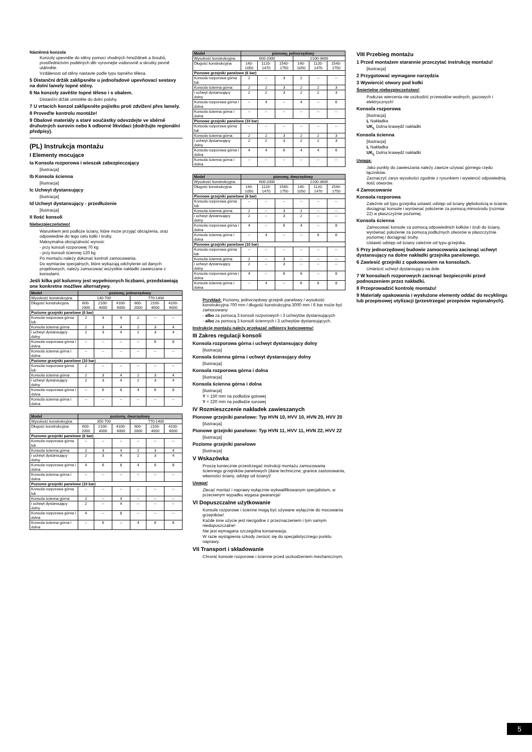Nástěnná konzola
Konzoly upevněte do stěny pomocí vhodných hmoždinek a šroubů, prostřednictvím podélných děr vyrovnejte vodorovně a skrutky pevně utáhněte.
Vzdálenost od stěny nastavte podle typu topného tělesa.
5 Distanční držák zaklipsněte u jednořadové upevňovací sestavy na dolní lamely topné stěny.
6 Na konzoly zavěšte topné těleso i s obalem.
Distanční držák umístěte do dolní polohy.
7 U vrtacích konzol zaklipsněte pojistku proti zdvižení přes lamely.
8 Proveďte kontrolu montáže!
9 Obalové materiály a staré součástky odevzdejte ve sběrně druhotných surovin nebo k odborné likvidaci (dodržujte regionální předpisy).
(PL) Instrukcja montażu
I Elementy mocujące
Ia Konsola rozporowa i wieszak zabezpieczający
[ilustracja]
Ib Konsola ścienna
[ilustracja]
Ic Uchwyt dystansujący
[ilustracja]
Id Uchwyt dystansujący - przedłużenie
[ilustracja]
II Ilość konsoli
Niebezpieczeństwo!
Warunkiem jest podłoże ściany, które może przyjąć obciążenia, oraz odpowiednie do tego celu kołki i śruby.
Maksymalna obciążalność wynosi:
- przy konsoli rozporowej 70 kg
- przy konsoli ściennej 120 kg
Po montażu należy dokonać kontroli zamocowania.
Do wymiarów specjalnych, które wykazują odchylenie od danych projektowych, należy zamocować wszystkie nakładki zawieszane z konsolami.
Jeśli kilka pól kolumny jest wypełnionych liczbami, przedstawiają one konkretne możliwe alternatywy.
| Model | poziomy, jednorzędowy | | | | | |
| --- | --- | --- | --- | --- | --- | --- |
| Wysokość konstrukcyjna | 140-700 | | | 770-1400 | | |
| Długość konstrukcyjna | 600-2000 | 2100-4000 | 4100-6000 | 600-2000 | 2100-4000 | 4100-6000 |
| Poziome grzejniki panelowe (6 bar) | | | | | | |
| Konsola rozporowa górna lub | 2 | 3 | 4 | 2 | -- | -- |
| Konsola ścienna górna | 2 | 3 | 4 | 2 | 3 | 4 |
| i uchwyt dystansujący dolny | 2 | 3 | 4 | 2 | 3 | 4 |
| Konsola rozporowa górna i dolna | -- | -- | -- | -- | 6 | 8 |
| Konsola ścienna górna i dolna | -- | -- | -- | -- | -- | -- |
| Poziome grzejniki panelowe (10 bar) | | | | | | |
| Konsola rozporowa górna lub | 2 | -- | -- | -- | -- | -- |
| Konsola ścienna górna | 2 | 3 | 4 | 2 | 3 | 4 |
| i uchwyt dystansujący dolny | 2 | 3 | 4 | 2 | 3 | 4 |
| Konsola rozporowa górna i dolna | -- | 6 | 8 | 4 | 6 | 8 |
| Konsola ścienna górna i dolna | -- | -- | -- | -- | -- | -- |
| Model | poziomy, dwurzędowy | | | | | |
| --- | --- | --- | --- | --- | --- | --- |
| Wysokość konstrukcyjna | 350-700 | | | 770-1400 | | |
| Długość konstrukcyjna | 600-2000 | 2100-4000 | 4100-6000 | 600-2000 | 2100-4000 | 4100-6000 |
| Poziome grzejniki panelowe (6 bar) | | | | | | |
| Konsola rozporowa górna lub | -- | -- | -- | -- | -- | -- |
| Konsola ścienna górna | 2 | 3 | 4 | 2 | 3 | 4 |
| i uchwyt dystansujący dolny | 2 | 3 | 4 | 2 | 3 | 4 |
| Konsola rozporowa górna i dolna | 4 | 6 | 8 | 4 | 6 | 8 |
| Konsola ścienna górna i dolna | -- | -- | -- | -- | -- | -- |
| Poziome grzejniki panelowe (10 bar) | | | | | | |
| Konsola rozporowa górna lub | -- | -- | -- | -- | -- | -- |
| Konsola ścienna górna | 2 | -- | 4 | -- | -- | -- |
| i uchwyt dystansujący dolny | 2 | -- | 4 | -- | -- | -- |
| Konsola rozporowa górna i dolna | 4 | -- | 8 | -- | -- | -- |
| Konsola ścienna górna i dolna | -- | 6 | -- | 4 | 6 | 8 |
| Model | pionowy, jednorzędowy | | | | | |
| --- | --- | --- | --- | --- | --- | --- |
| Wysokość konstrukcyjna | 600-2000 | | | 2100-3600 | | |
| Długość konstrukcyjna | 140-1050 | 1120-1470 | 1540-1750 | 140-1050 | 1120-1470 | 1540-1750 |
| Pionowe grzejniki panelowe (6 bar) | | | | | | |
| Konsola rozporowa górna lub | 2 | -- | 3 | 2 | -- | -- |
| Konsola ścienna górna | 2 | 2 | 3 | 2 | 2 | 3 |
| i uchwyt dystansujący dolny | 2 | 2 | 3 | 2 | 2 | 3 |
| Konsola rozporowa górna i dolna | -- | 4 | -- | 4 | -- | 6 |
| Konsola ścienna górna i dolna | -- | -- | -- | -- | -- | -- |
| Pionowe grzejniki panelowe (10 bar) | | | | | | |
| Konsola rozporowa górna lub | -- | -- | -- | -- | -- | -- |
| Konsola ścienna górna | 2 | 2 | 3 | 2 | 2 | 3 |
| i uchwyt dystansujący dolny | 2 | 2 | 3 | 2 | 2 | 3 |
| Konsola rozporowa górna i dolna | 4 | 4 | 6 | 4 | 4 | 6 |
| Konsola ścienna górna i dolna | -- | -- | -- | -- | -- | -- |
| Model | pionowy, dwurzędowy | | | | | |
| --- | --- | --- | --- | --- | --- | --- |
| Wysokość konstrukcyjna | 600-2000 | | | 2100-3600 | | |
| Długość konstrukcyjna | 140-1050 | 1120-1470 | 1540-1750 | 140-1050 | 1120-1470 | 1540-1750 |
| Pionowe grzejniki panelowe (6 bar) | | | | | | |
| Konsola rozporowa górna lub | -- | -- | -- | -- | -- | -- |
| Konsola ścienna górna | 2 | -- | 3 | 2 | -- | -- |
| i uchwyt dystansujący dolny | 2 | -- | 3 | 2 | -- | -- |
| Konsola rozporowa górna i dolna | 4 | -- | 6 | 4 | -- | 8 |
| Konsola ścienna górna i dolna | -- | 4 | -- | -- | 6 | 6 |
| Pionowe grzejniki panelowe (10 bar) | | | | | | |
| Konsola rozporowa górna lub | -- | -- | -- | -- | -- | -- |
| Konsola ścienna górna | 2 | -- | 3 | -- | -- | -- |
| i uchwyt dystansujący dolny | 2 | -- | 3 | -- | -- | -- |
| Konsola rozporowa górna i dolna | 4 | -- | 6 | 6 | -- | 8 |
| Konsola ścienna górna i dolna | -- | 4 | -- | 6 | 6 | 8 |
Przykład: Poziomy, jednorzędowy grzejnik panelowy / wysokość konstrukcyjna 700 mm / długość konstrukcyjna 3000 mm / 6 bar może być zamocowany:
- albo za pomocą 3 konsoli rozporowych i 3 uchwytów dystansujących
- albo za pomocą 3 konsoli ściennych i 3 uchwytów dystansujących.
Instrukcję montażu należy przekazać odbiorcy końcowemu!
III Zakres regulacji konsoli
Konsola rozporowa górna i uchwyt dystansujący dolny
[ilustracja]
Konsola ścienna górna i uchwyt dystansujący dolny
[ilustracja]
Konsola rozporowa górna i dolna
[ilustracja]
Konsola ścienna górna i dolna
[ilustracja]
Y = 150 mm na podłodze gotowej
Y = 220 mm na podłodze surowej
IV Rozmieszczenie nakładek zawieszanych
Pionowe grzejniki panelowe: Typ HVN 10, HVV 10, HVN 20, HVV 20
[ilustracja]
Pionowe grzejniki panelowe: Typ HVN 11, HVV 11, HVN 22, HVV 22
[ilustracja]
Poziome grzejniki panelowe
[ilustracja]
V Wskazówka
Proszę koniecznie przestrzegać instrukcji montażu zamocowania ściennego grzejników panelowych (dane techniczne, granice zastosowania, własności ściany, odstęp od ściany)!
Uwaga!
Zlecać montaż i naprawy wyłącznie wykwalifikowanym specjalistom, w przeciwnym wypadku wygasa gwarancja!
VI Dopuszczalne użytkowanie
Konsole rozporowe i ścienne mogą być używane wyłącznie do mocowania grzejników!
Każde inne użycie jest niezgodne z przeznaczeniem i tym samym niedopuszczalne!
Nie jest wymagana szczególna konserwacja.
W razie wystąpienia szkody zwrócić się do specjalistycznego punktu naprawy.
VII Transport i składowanie
Chronić konsole rozporowe i ścienne przed uszkodzeniem mechanicznym.
VIII Przebieg montażu
1 Przed montażem starannie przeczytać instrukcję montażu!
[ilustracja]
2 Przygotować wymagane narzędzia
3 Wywiercić otwory pod kołki
Śmiertelne niebezpieczeństwo!
Podczas wiercenia nie uszkodzić przewodów wodnych, gazowych i elektrycznych!
Konsola rozporowa
[ilustracja]
L Nakładka
UK<sub>L</sub> Dolna krawędź nakładki
Konsola ścienna
[ilustracja]
L Nakładka
UK<sub>L</sub> Dolna krawędź nakładki
Uwaga:
Jako punkty do zawieszania należy zawsze używać górnego rzędu łączników.
Zaznaczyć zarys wysokości zgodnie z rysunkiem i wywiercić odpowiednią ilość otworów.
4 Zamocowanie
Konsola rozporowa
Zależnie od typu grzejnika ustawić odstęp od ściany głębokością w ścianie, dociągnąć konsole i wyrównać położenie za pomocą mimośrodu (rozmiar 22) w płaszczyźnie poziomej.
Konsola ścienna
Zamocować konsole za pomocą odpowiednich kołków i śrub do ściany, wyrównać położenie za pomocą podłużnych otworów w płaszczyźnie poziomej i dociągnąć śruby.
Ustawić odstęp od ściany zależnie od typu grzejnika.
5 Przy jednorzędowej budowie zamocowania zacisnąć uchwyt dystansujący na dolne nakładki grzejnika panelowego.
6 Zawiesić grzejniki z opakowaniem na konsolach.
Umieścić uchwyt dystansujący na dole.
7 W konsolach rozporowych zacisnąć bezpieczniki przed podnoszeniem przez nakładki.
8 Przeprowadzić kontrolę montażu!
9 Materiały opakowania i wysłużone elementy oddać do recyklingu lub przepisowej utylizacji (przestrzegać przepisów regionalnych).
5